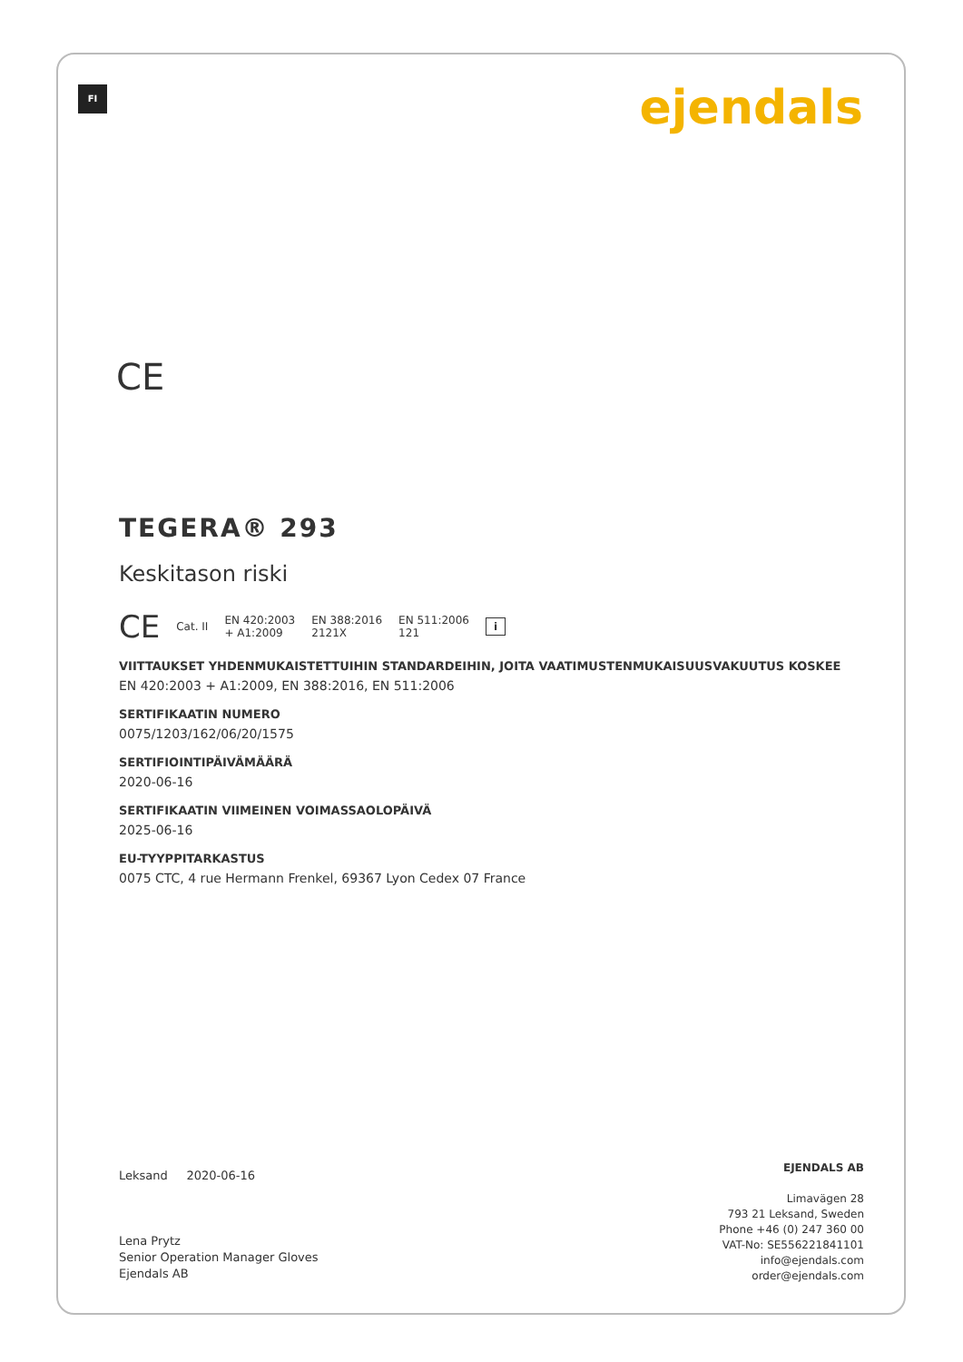FI ejendals
CE
TEGERA® 293
Keskitason riski
CE Cat. II EN 420:2003
+ A1:2009 EN 388:2016
2121X EN 511:2006
121 i
VIITTAUKSET YHDENMUKAISTETTUIHIN STANDARDEIHIN, JOITA VAATIMUSTENMUKAISUUSVAKUUTUS KOSKEE
EN 420:2003 + A1:2009, EN 388:2016, EN 511:2006
SERTIFIKAATIN NUMERO
0075/1203/162/06/20/1575
SERTIFIOINTIPÄIVÄMÄÄRÄ
2020-06-16
SERTIFIKAATIN VIIMEINEN VOIMASSAOLOPÄIVÄ
2025-06-16
EU-TYYPPITARKASTUS
0075 CTC, 4 rue Hermann Frenkel, 69367 Lyon Cedex 07 France
Leksand 2020-06-16
Lena Prytz
Senior Operation Manager Gloves
Ejendals AB
EJENDALS AB
Limavägen 28
793 21 Leksand, Sweden
Phone +46 (0) 247 360 00
VAT-No: SE556221841101
info@ejendals.com
order@ejendals.com